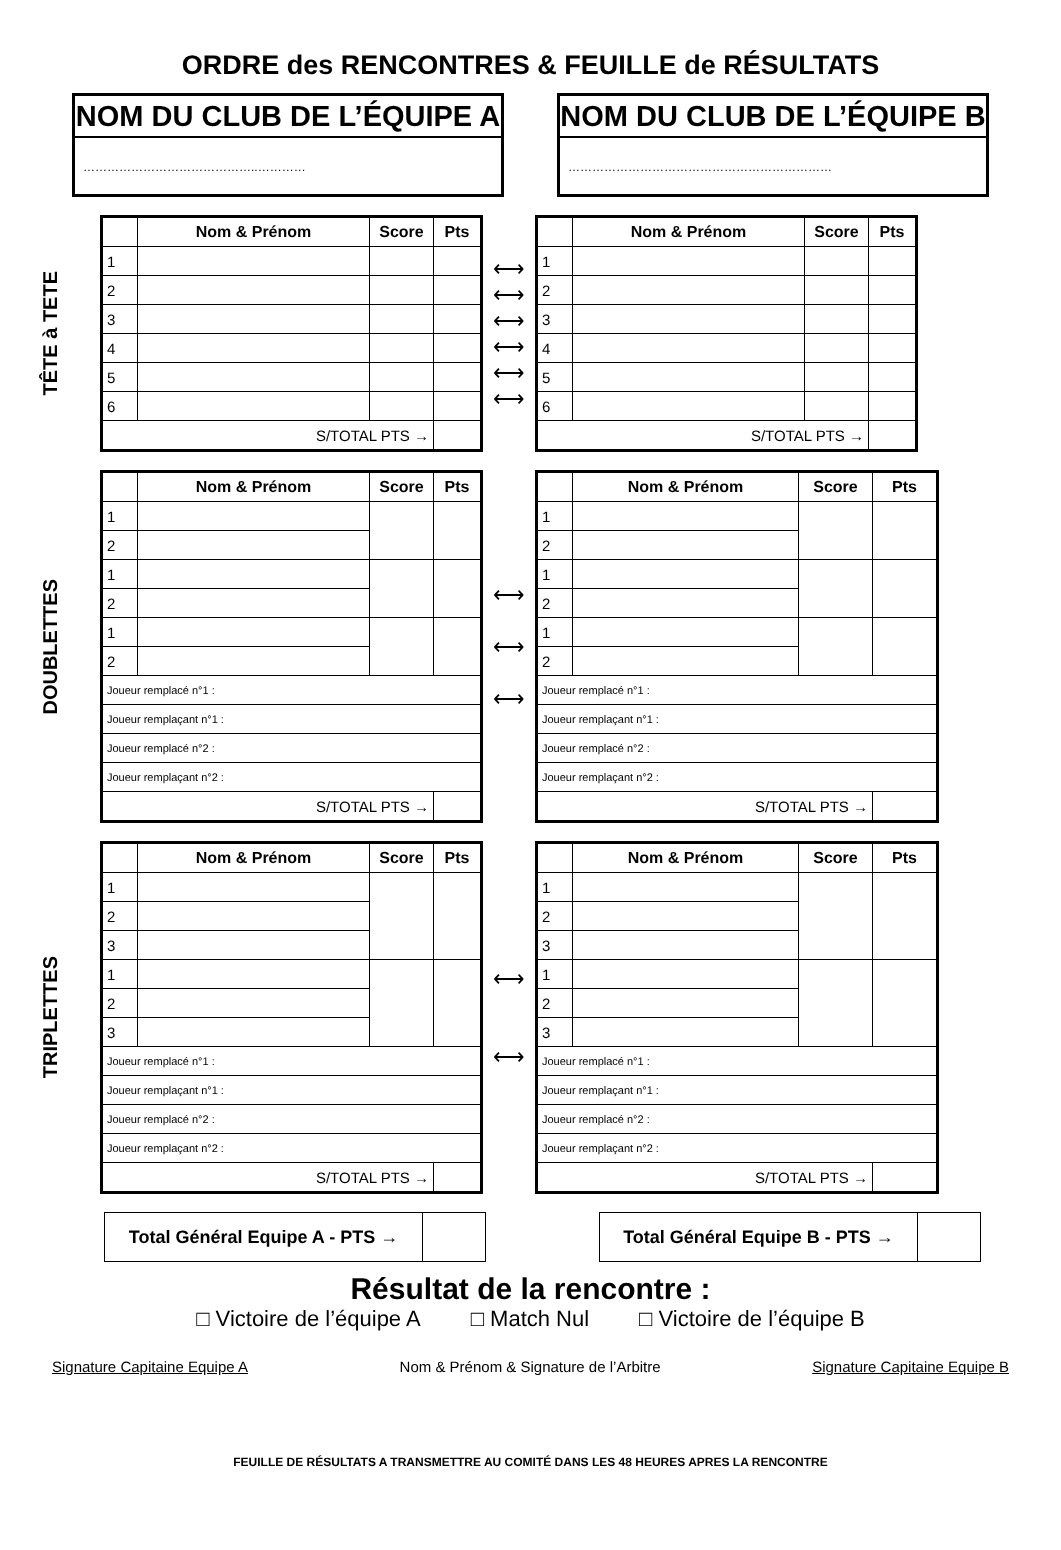ORDRE des RENCONTRES & FEUILLE de RÉSULTATS
NOM DU CLUB DE L’ÉQUIPE A
……………………………………..…………
NOM DU CLUB DE L’ÉQUIPE B
…………………………………………………………
TÊTE à TETE
| | Nom & Prénom | Score | Pts |
| --- | --- | --- | --- |
| 1 | | | |
| 2 | | | |
| 3 | | | |
| 4 | | | |
| 5 | | | |
| 6 | | | |
| S/TOTAL PTS → | | | |
⟷
⟷
⟷
⟷
⟷
⟷
| | Nom & Prénom | Score | Pts |
| --- | --- | --- | --- |
| 1 | | | |
| 2 | | | |
| 3 | | | |
| 4 | | | |
| 5 | | | |
| 6 | | | |
| S/TOTAL PTS → | | | |
DOUBLETTES
| | Nom & Prénom | Score | Pts |
| --- | --- | --- | --- |
| 1 | | | |
| 2 | | | |
| 1 | | | |
| 2 | | | |
| 1 | | | |
| 2 | | | |
| Joueur remplacé n°1 : | | | |
| Joueur remplaçant n°1 : | | | |
| Joueur remplacé n°2 : | | | |
| Joueur remplaçant n°2 : | | | |
| S/TOTAL PTS → | | | |
⟷
⟷
⟷
| | Nom & Prénom | Score | Pts |
| --- | --- | --- | --- |
| 1 | | | |
| 2 | | | |
| 1 | | | |
| 2 | | | |
| 1 | | | |
| 2 | | | |
| Joueur remplacé n°1 : | | | |
| Joueur remplaçant n°1 : | | | |
| Joueur remplacé n°2 : | | | |
| Joueur remplaçant n°2 : | | | |
| S/TOTAL PTS → | | | |
TRIPLETTES
| | Nom & Prénom | Score | Pts |
| --- | --- | --- | --- |
| 1 | | | |
| 2 | | | |
| 3 | | | |
| 1 | | | |
| 2 | | | |
| 3 | | | |
| Joueur remplacé n°1 : | | | |
| Joueur remplaçant n°1 : | | | |
| Joueur remplacé n°2 : | | | |
| Joueur remplaçant n°2 : | | | |
| S/TOTAL PTS → | | | |
⟷
⟷
| | Nom & Prénom | Score | Pts |
| --- | --- | --- | --- |
| 1 | | | |
| 2 | | | |
| 3 | | | |
| 1 | | | |
| 2 | | | |
| 3 | | | |
| Joueur remplacé n°1 : | | | |
| Joueur remplaçant n°1 : | | | |
| Joueur remplacé n°2 : | | | |
| Joueur remplaçant n°2 : | | | |
| S/TOTAL PTS → | | | |
Total Général Equipe A - PTS → Total Général Equipe B - PTS →
Résultat de la rencontre :
□ Victoire de l’équipe A □ Match Nul □ Victoire de l’équipe B
Signature Capitaine Equipe A Nom & Prénom & Signature de l’Arbitre Signature Capitaine Equipe B
FEUILLE DE RÉSULTATS A TRANSMETTRE AU COMITÉ DANS LES 48 HEURES APRES LA RENCONTRE